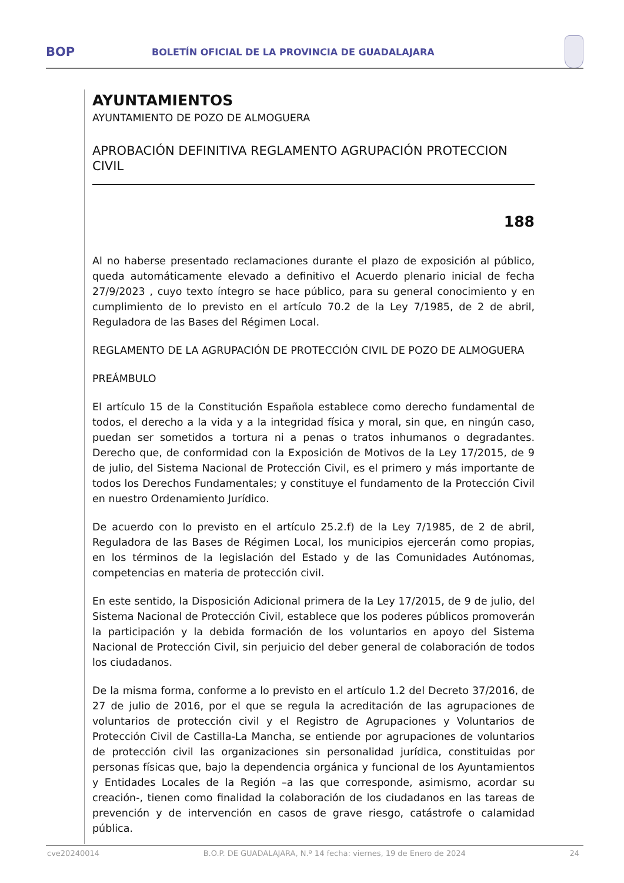BOP
BOLETÍN OFICIAL DE LA PROVINCIA DE GUADALAJARA
AYUNTAMIENTOS
AYUNTAMIENTO DE POZO DE ALMOGUERA
APROBACIÓN DEFINITIVA REGLAMENTO AGRUPACIÓN PROTECCION CIVIL
188
Al no haberse presentado reclamaciones durante el plazo de exposición al público, queda automáticamente elevado a definitivo el Acuerdo plenario inicial de fecha 27/9/2023 , cuyo texto íntegro se hace público, para su general conocimiento y en cumplimiento de lo previsto en el artículo 70.2 de la Ley 7/1985, de 2 de abril, Reguladora de las Bases del Régimen Local.
REGLAMENTO DE LA AGRUPACIÓN DE PROTECCIÓN CIVIL DE POZO DE ALMOGUERA
PREÁMBULO
El artículo 15 de la Constitución Española establece como derecho fundamental de todos, el derecho a la vida y a la integridad física y moral, sin que, en ningún caso, puedan ser sometidos a tortura ni a penas o tratos inhumanos o degradantes. Derecho que, de conformidad con la Exposición de Motivos de la Ley 17/2015, de 9 de julio, del Sistema Nacional de Protección Civil, es el primero y más importante de todos los Derechos Fundamentales; y constituye el fundamento de la Protección Civil en nuestro Ordenamiento Jurídico.
De acuerdo con lo previsto en el artículo 25.2.f) de la Ley 7/1985, de 2 de abril, Reguladora de las Bases de Régimen Local, los municipios ejercerán como propias, en los términos de la legislación del Estado y de las Comunidades Autónomas, competencias en materia de protección civil.
En este sentido, la Disposición Adicional primera de la Ley 17/2015, de 9 de julio, del Sistema Nacional de Protección Civil, establece que los poderes públicos promoverán la participación y la debida formación de los voluntarios en apoyo del Sistema Nacional de Protección Civil, sin perjuicio del deber general de colaboración de todos los ciudadanos.
De la misma forma, conforme a lo previsto en el artículo 1.2 del Decreto 37/2016, de 27 de julio de 2016, por el que se regula la acreditación de las agrupaciones de voluntarios de protección civil y el Registro de Agrupaciones y Voluntarios de Protección Civil de Castilla-La Mancha, se entiende por agrupaciones de voluntarios de protección civil las organizaciones sin personalidad jurídica, constituidas por personas físicas que, bajo la dependencia orgánica y funcional de los Ayuntamientos y Entidades Locales de la Región –a las que corresponde, asimismo, acordar su creación-, tienen como finalidad la colaboración de los ciudadanos en las tareas de prevención y de intervención en casos de grave riesgo, catástrofe o calamidad pública.
cve20240014 B.O.P. DE GUADALAJARA, N.º 14 fecha: viernes, 19 de Enero de 2024 24